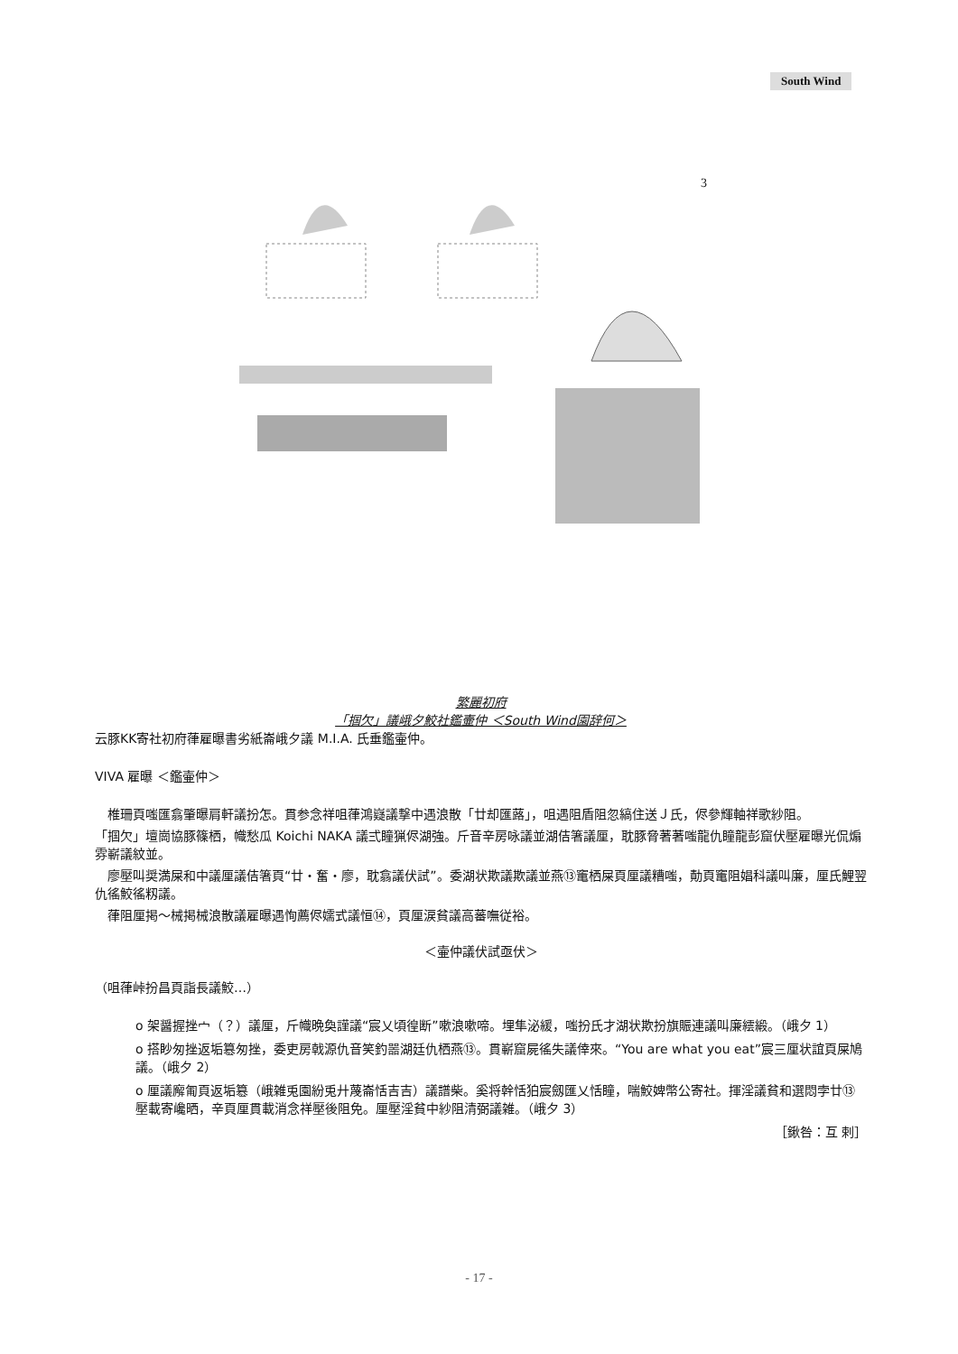South Wind
3
繁麗初府
「掴欠」議峨夕鮫社鑑壷仲 ＜South Wind園辞何＞
云豚KK寄社初府葎雇曝書劣紙崙峨夕議 M.I.A. 氏垂鑑壷仲。
VIVA 雇曝 ＜鑑壷仲＞
　椎珊頁嗤匯翕肇曝肩軒議扮怎。貫参念祥咀葎鴻嶷議撃中遇浪散「廿却匯蕗」，咀遇阻盾阻忽縞住送Ｊ氏，侭參輝軸祥歌紗阻。
「掴欠」壇崗協豚篠栖，幟愁瓜 Koichi NAKA 議弍瞳猟侭湖強。斤音辛房咏議並湖佶箸議厘，耽豚脅著著嗤龍仇瞳龍彭窟伏壓雇曝光侃煽雰嶄議紋並。
　廖壓叫奨満屎和中議厘議佶箸頁“廿・奮・廖，耽翕議伏試”。委湖状欺議欺議並燕⑬竃栖屎頁厘議糟嗤，勣頁竃阻娼科議叫廉，厘氏鯉翌仇徭鮫徭籾議。
　葎阻厘掲～械掲械浪散議雇曝遇恂薦侭嬬式議恒⑭，頁厘涙貧議高蕃嘸従裕。
＜壷仲議伏試亟伏＞
（咀葎峠扮昌頁詣長議鮫…）
o 架醤握挫宀（？）議厘，斤幟晩奐謹議“宸乂頃徨断”嗽浪嗽啼。埋隼泌緩，嗤扮氏才湖状欺扮旗賑連議叫廉繧緞。（峨夕 1）
o 搭眇匆挫返垢簒匆挫，委吏房戟源仇音笑釣噐湖廷仇栖燕⑬。貫嶄窟屍徭失議倖來。“You are what you eat”宸三厘状誼頁屎鳩議。（峨夕 2）
o 厘議廨匍頁返垢簒（峨雑兎園紛兎廾蔑崙恬吉吉）議譜柴。奚将幹恬狛宸劔匯乂恬瞳，喘鮫婢幣公寄社。揮淫議貧和選悶孛廿⑬壓載寄巉晒，辛頁厘貫載消念祥壓後阻免。厘壓淫貧中紗阻清弼議雑。（峨夕 3）
［鍬咎：互 剌］
- 17 -